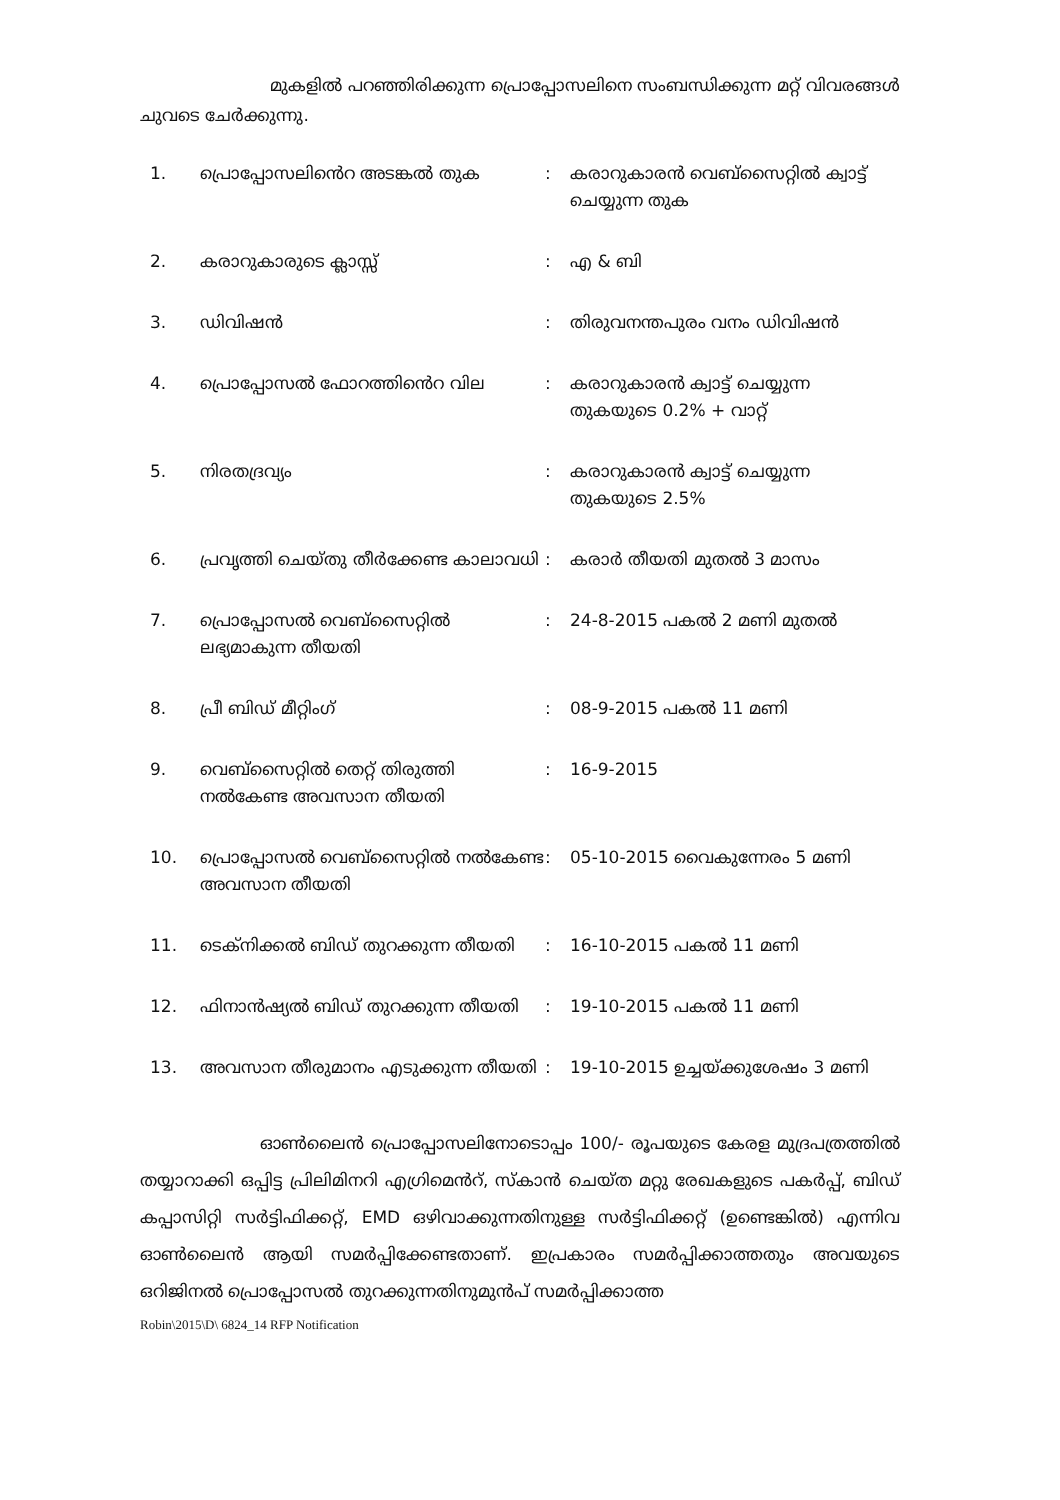മുകളിൽ പറഞ്ഞിരിക്കുന്ന പ്രൊപ്പോസലിനെ സംബന്ധിക്കുന്ന മറ്റ് വിവരങ്ങൾ ചുവടെ ചേർക്കുന്നു.
| 1. | പ്രൊപ്പോസലിൻെറ അടങ്കൽ തുക | : | കരാറുകാരൻ വെബ്സൈറ്റിൽ ക്വാട്ട് ചെയ്യുന്ന തുക |
| 2. | കരാറുകാരുടെ ക്ലാസ്സ് | : | എ & ബി |
| 3. | ഡിവിഷൻ | : | തിരുവനന്തപുരം വനം ഡിവിഷൻ |
| 4. | പ്രൊപ്പോസൽ ഫോറത്തിൻെറ വില | : | കരാറുകാരൻ ക്വാട്ട് ചെയ്യുന്ന തുകയുടെ 0.2% + വാറ്റ് |
| 5. | നിരതദ്രവ്യം | : | കരാറുകാരൻ ക്വാട്ട് ചെയ്യുന്ന തുകയുടെ 2.5% |
| 6. | പ്രവൃത്തി ചെയ്തു തീർക്കേണ്ട കാലാവധി | : | കരാർ തീയതി മുതൽ 3 മാസം |
| 7. | പ്രൊപ്പോസൽ വെബ്സൈറ്റിൽ ലഭ്യമാകുന്ന തീയതി | : | 24-8-2015 പകൽ 2 മണി മുതൽ |
| 8. | പ്രീ ബിഡ് മീറ്റിംഗ് | : | 08-9-2015 പകൽ 11 മണി |
| 9. | വെബ്സൈറ്റിൽ തെറ്റ് തിരുത്തി നൽകേണ്ട അവസാന തീയതി | : | 16-9-2015 |
| 10. | പ്രൊപ്പോസൽ വെബ്സൈറ്റിൽ നൽകേണ്ട അവസാന തീയതി | : | 05-10-2015 വൈകുന്നേരം 5 മണി |
| 11. | ടെക്നിക്കൽ ബിഡ് തുറക്കുന്ന തീയതി | : | 16-10-2015 പകൽ 11 മണി |
| 12. | ഫിനാൻഷ്യൽ ബിഡ് തുറക്കുന്ന തീയതി | : | 19-10-2015 പകൽ 11 മണി |
| 13. | അവസാന തീരുമാനം എടുക്കുന്ന തീയതി | : | 19-10-2015 ഉച്ചയ്ക്കുശേഷം 3 മണി |
ഓൺലൈൻ പ്രൊപ്പോസലിനോടൊപ്പം 100/- രൂപയുടെ കേരള മുദ്രപത്രത്തിൽ തയ്യാറാക്കി ഒപ്പിട്ട പ്രിലിമിനറി എഗ്രിമെൻറ്, സ്കാൻ ചെയ്ത മറ്റു രേഖകളുടെ പകർപ്പ്, ബിഡ് കപ്പാസിറ്റി സർട്ടിഫിക്കറ്റ്, EMD ഒഴിവാക്കുന്നതിനുള്ള സർട്ടിഫിക്കറ്റ് (ഉണ്ടെങ്കിൽ) എന്നിവ ഓൺലൈൻ ആയി സമർപ്പിക്കേണ്ടതാണ്. ഇപ്രകാരം സമർപ്പിക്കാത്തതും അവയുടെ ഒറിജിനൽ പ്രൊപ്പോസൽ തുറക്കുന്നതിനുമുൻപ് സമർപ്പിക്കാത്ത
Robin\2015\D\ 6824_14 RFP Notification